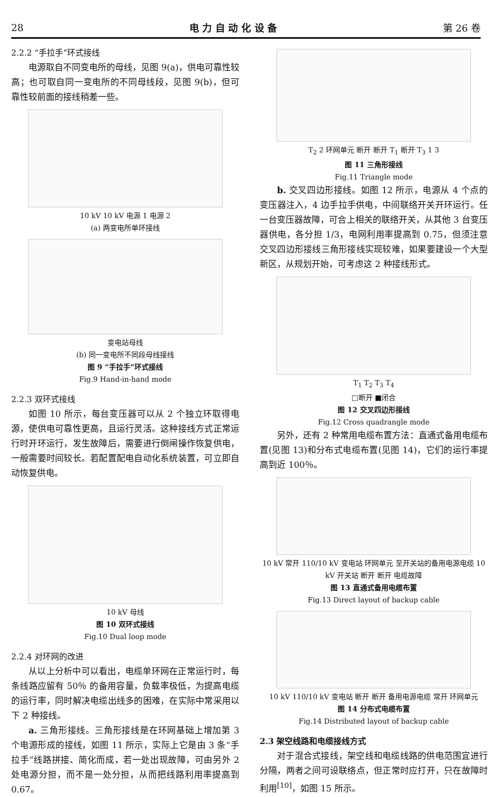28 电 力 自 动 化 设 备 第 26 卷
2.2.2 “手拉手”环式接线
电源取自不同变电所的母线，见图 9(a)，供电可靠性较高；也可取自同一变电所的不同母线段，见图 9(b)，但可靠性较前面的接线稍差一些。
10 kV 10 kV 电源 1 电源 2
(a) 两变电所单环接线
变电站母线
(b) 同一变电所不同段母线接线
图 9 “手拉手”环式接线
Fig.9 Hand-in-hand mode
2.2.3 双环式接线
如图 10 所示，每台变压器可以从 2 个独立环取得电源，使供电可靠性更高，且运行灵活。这种接线方式正常运行时开环运行，发生故障后，需要进行倒闸操作恢复供电，一般需要时间较长。若配置配电自动化系统装置，可立即自动恢复供电。
10 kV 母线
图 10 双环式接线
Fig.10 Dual loop mode
2.2.4 对环网的改进
从以上分析中可以看出，电缆单环网在正常运行时，每条线路应留有 50％ 的备用容量，负载率极低，为提高电缆的运行率，同时解决电缆出线多的困难，在实际中常采用以下 2 种接线。
a. 三角形接线。三角形接线是在环网基础上增加第 3 个电源形成的接线，如图 11 所示，实际上它是由 3 条“手拉手”线路拼接、简化而成，若一处出现故障，可由另外 2 处电源分担，而不是一处分担，从而把线路利用率提高到 0.67。
T<sub>2</sub> 2 环网单元 断开 断开 T<sub>1</sub> 断开 T<sub>3</sub> 1 3
图 11 三角形接线
Fig.11 Triangle mode
b. 交叉四边形接线。如图 12 所示，电源从 4 个点的变压器注入，4 边手拉手供电，中间联络开关开环运行。任一台变压器故障，可合上相关的联络开关，从其他 3 台变压器供电，各分担 1/3，电网利用率提高到 0.75，但须注意交叉四边形接线三角形接线实现较难，如果要建设一个大型新区，从规划开始，可考虑这 2 种接线形式。
T<sub>1</sub> T<sub>2</sub> T<sub>3</sub> T<sub>4</sub>
□断开 ■闭合
图 12 交叉四边形接线
Fig.12 Cross quadrangle mode
另外，还有 2 种常用电缆布置方法：直通式备用电缆布置(见图 13)和分布式电缆布置(见图 14)，它们的运行率提高到近 100％。
10 kV 常开 110/10 kV 变电站 环网单元 至开关站的备用电源电缆 10 kV 开关站 断开 断开 电缆故障
图 13 直通式备用电缆布置
Fig.13 Direct layout of backup cable
10 kV 110/10 kV 变电站 断开 断开 备用电源电缆 常开 环网单元
图 14 分布式电缆布置
Fig.14 Distributed layout of backup cable
2.3 架空线路和电缆接线方式
对于混合式接线，架空线和电缆线路的供电范围宜进行分隔，两者之间可设联络点，但正常时应打开，只在故障时利用<sup>[10]</sup>，如图 15 所示。